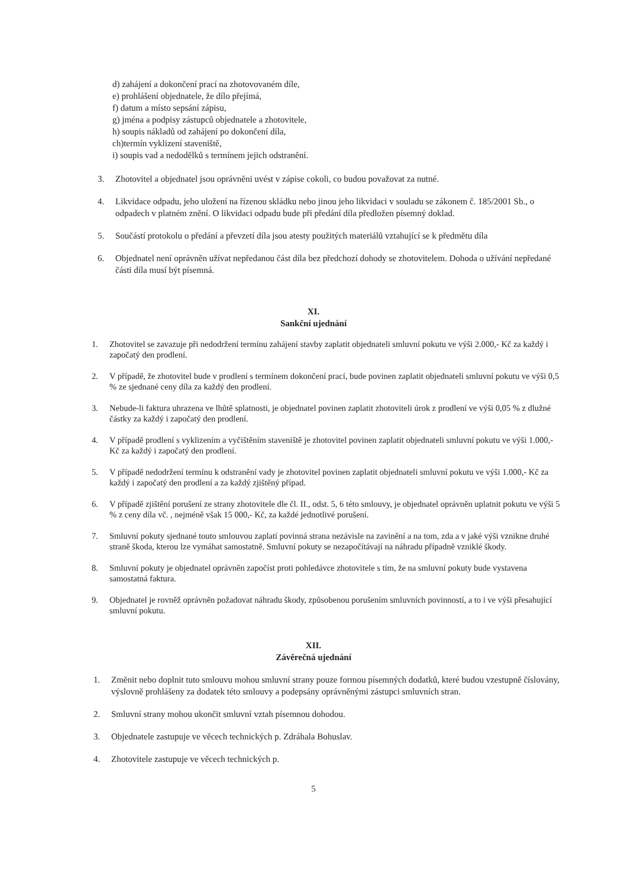d) zahájení a dokončení prací na zhotovovaném díle,
e) prohlášení objednatele, že dílo přejímá,
f) datum a místo sepsání zápisu,
g) jména a podpisy zástupců objednatele a zhotovitele,
h) soupis nákladů od zahájení po dokončení díla,
ch)termín vyklizení staveniště,
i) soupis vad a nedodělků s termínem jejich odstranění.
3. Zhotovitel a objednatel jsou oprávněni uvést v zápise cokoli, co budou považovat za nutné.
4. Likvidace odpadu, jeho uložení na řízenou skládku nebo jinou jeho likvidaci v souladu se zákonem č. 185/2001 Sb., o odpadech v platném znění. O likvidaci odpadu bude při předání díla předložen písemný doklad.
5. Součástí protokolu o předání a převzetí díla jsou atesty použitých materiálů vztahující se k předmětu díla
6. Objednatel není oprávněn užívat nepředanou část díla bez předchozí dohody se zhotovitelem. Dohoda o užívání nepředané části díla musí být písemná.
XI.
Sankční ujednání
1. Zhotovitel se zavazuje při nedodržení termínu zahájení stavby zaplatit objednateli smluvní pokutu ve výši 2.000,- Kč za každý i započatý den prodlení.
2. V případě, že zhotovitel bude v prodlení s termínem dokončení prací, bude povinen zaplatit objednateli smluvní pokutu ve výši 0,5 % ze sjednané ceny díla za každý den prodlení.
3. Nebude-li faktura uhrazena ve lhůtě splatnosti, je objednatel povinen zaplatit zhotoviteli úrok z prodlení ve výši 0,05 % z dlužné částky za každý i započatý den prodlení.
4. V případě prodlení s vyklizením a vyčištěním staveniště je zhotovitel povinen zaplatit objednateli smluvní pokutu ve výši 1.000,- Kč za každý i započatý den prodlení.
5. V případě nedodržení termínu k odstranění vady je zhotovitel povinen zaplatit objednateli smluvní pokutu ve výši 1.000,- Kč za každý i započatý den prodlení a za každý zjištěný případ.
6. V případě zjištění porušení ze strany zhotovitele dle čl. II., odst. 5, 6 této smlouvy, je objednatel oprávněn uplatnit pokutu ve výši 5 % z ceny díla vč. , nejméně však 15 000,- Kč, za každé jednotlivé porušení.
7. Smluvní pokuty sjednané touto smlouvou zaplatí povinná strana nezávisle na zavinění a na tom, zda a v jaké výši vznikne druhé straně škoda, kterou lze vymáhat samostatně. Smluvní pokuty se nezapočítávají na náhradu případně vzniklé škody.
8. Smluvní pokuty je objednatel oprávněn započíst proti pohledávce zhotovitele s tím, že na smluvní pokuty bude vystavena samostatná faktura.
9. Objednatel je rovněž oprávněn požadovat náhradu škody, způsobenou porušením smluvních povinností, a to i ve výši přesahující smluvní pokutu.
XII.
Závěrečná ujednání
1. Změnit nebo doplnit tuto smlouvu mohou smluvní strany pouze formou písemných dodatků, které budou vzestupně číslovány, výslovně prohlášeny za dodatek této smlouvy a podepsány oprávněnými zástupci smluvních stran.
2. Smluvní strany mohou ukončit smluvní vztah písemnou dohodou.
3. Objednatele zastupuje ve věcech technických p. Zdráhala Bohuslav.
4. Zhotovitele zastupuje ve věcech technických p.
5